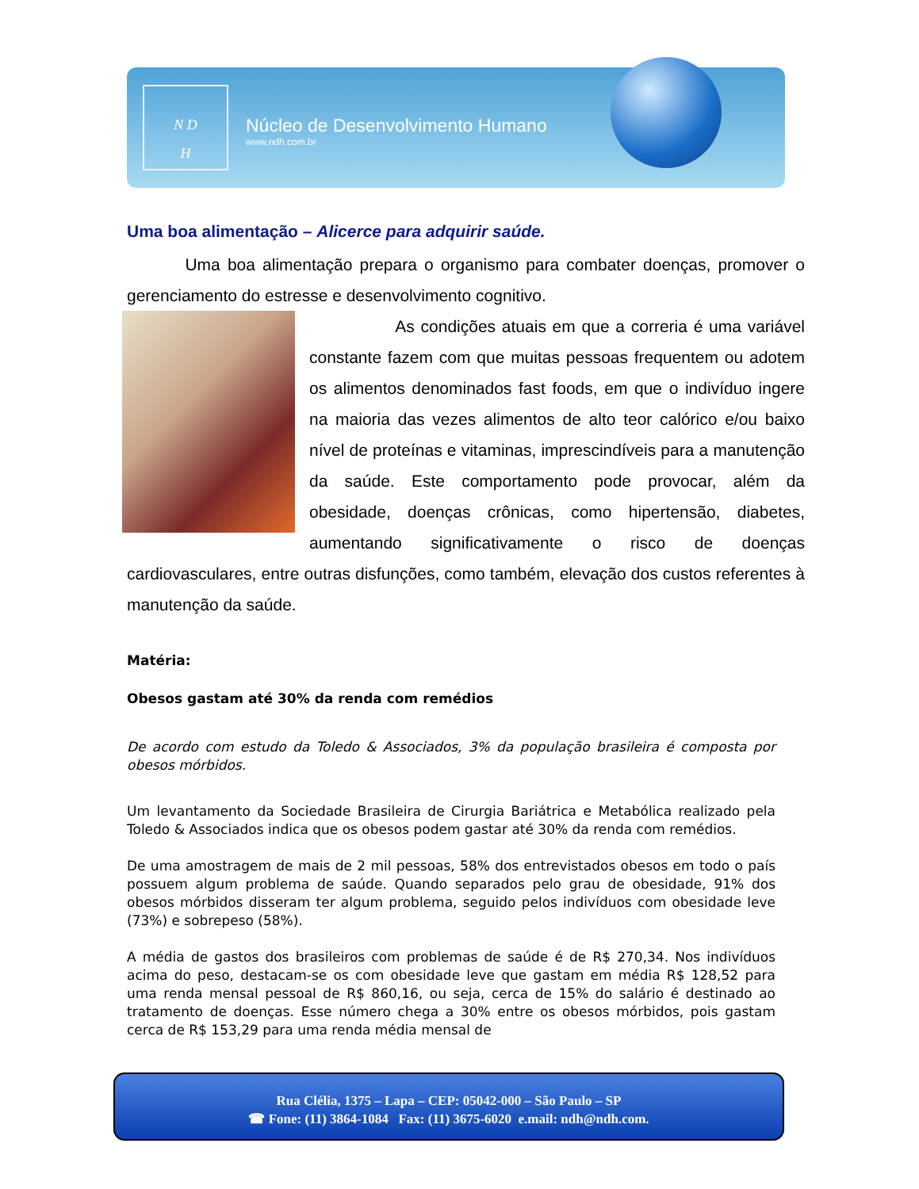N D
H
Núcleo de Desenvolvimento Humano
www.ndh.com.br
Uma boa alimentação – Alicerce para adquirir saúde.
Uma boa alimentação prepara o organismo para combater doenças, promover o gerenciamento do estresse e desenvolvimento cognitivo.
As condições atuais em que a correria é uma variável constante fazem com que muitas pessoas frequentem ou adotem os alimentos denominados fast foods, em que o indivíduo ingere na maioria das vezes alimentos de alto teor calórico e/ou baixo nível de proteínas e vitaminas, imprescindíveis para a manutenção da saúde. Este comportamento pode provocar, além da obesidade, doenças crônicas, como hipertensão, diabetes, aumentando significativamente o risco de doenças cardiovasculares, entre outras disfunções, como também, elevação dos custos referentes à manutenção da saúde.
Matéria:
Obesos gastam até 30% da renda com remédios
De acordo com estudo da Toledo & Associados, 3% da população brasileira é composta por obesos mórbidos.
Um levantamento da Sociedade Brasileira de Cirurgia Bariátrica e Metabólica realizado pela Toledo & Associados indica que os obesos podem gastar até 30% da renda com remédios.
De uma amostragem de mais de 2 mil pessoas, 58% dos entrevistados obesos em todo o país possuem algum problema de saúde. Quando separados pelo grau de obesidade, 91% dos obesos mórbidos disseram ter algum problema, seguido pelos indivíduos com obesidade leve (73%) e sobrepeso (58%).
A média de gastos dos brasileiros com problemas de saúde é de R$ 270,34. Nos indivíduos acima do peso, destacam-se os com obesidade leve que gastam em média R$ 128,52 para uma renda mensal pessoal de R$ 860,16, ou seja, cerca de 15% do salário é destinado ao tratamento de doenças. Esse número chega a 30% entre os obesos mórbidos, pois gastam cerca de R$ 153,29 para uma renda média mensal de
Rua Clélia, 1375 – Lapa – CEP: 05042-000 – São Paulo – SP
☎ Fone: (11) 3864-1084 Fax: (11) 3675-6020 e.mail: ndh@ndh.com.